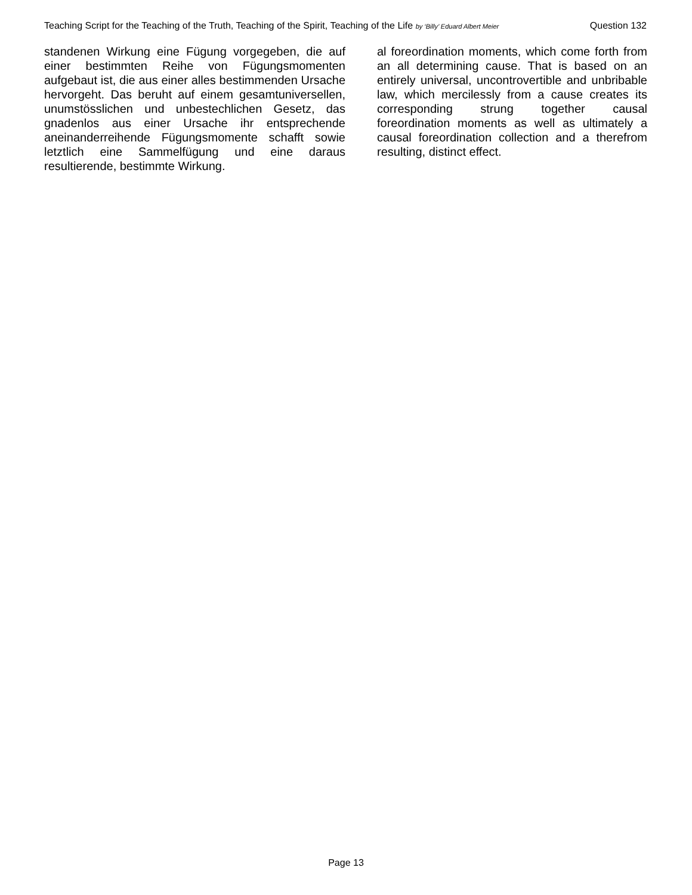Teaching Script for the Teaching of the Truth, Teaching of the Spirit, Teaching of the Life by ‘Billy’ Eduard Albert Meier Question 132
standenen Wirkung eine Fügung vorgegeben, die auf einer bestimmten Reihe von Fügungsmomenten aufgebaut ist, die aus einer alles bestimmenden Ursache hervorgeht. Das beruht auf einem gesamtuniversellen, unumstösslichen und unbestechlichen Gesetz, das gnadenlos aus einer Ursache ihr entsprechende aneinanderreihende Fügungsmomente schafft sowie letztlich eine Sammelfügung und eine daraus resultierende, bestimmte Wirkung.
al foreordination moments, which come forth from an all determining cause. That is based on an entirely universal, uncontrovertible and unbribable law, which mercilessly from a cause creates its corresponding strung together causal foreordination moments as well as ultimately a causal foreordination collection and a therefrom resulting, distinct effect.
Page 13